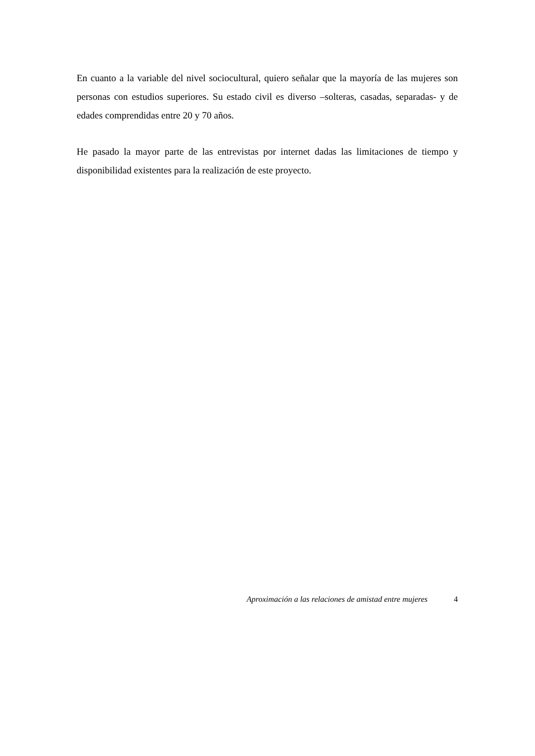En cuanto a la variable del nivel sociocultural, quiero señalar que la mayoría de las mujeres son personas con estudios superiores. Su estado civil es diverso –solteras, casadas, separadas- y de edades comprendidas entre 20 y 70 años.
He pasado la mayor parte de las entrevistas por internet dadas las limitaciones de tiempo y disponibilidad existentes para la realización de este proyecto.
Aproximación a las relaciones de amistad entre mujeres 4